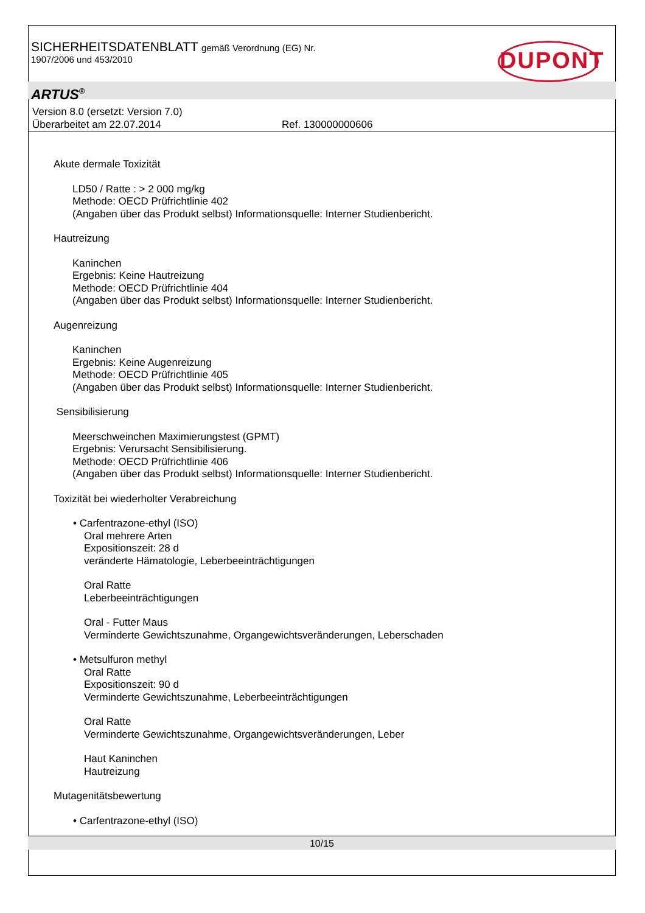SICHERHEITSDATENBLATT gemäß Verordnung (EG) Nr.
1907/2006 und 453/2010
DUPONT
ARTUS<sup>®</sup>
Version 8.0 (ersetzt: Version 7.0)
Überarbeitet am 22.07.2014 Ref. 130000000606
Akute dermale Toxizität
LD50 / Ratte : > 2 000 mg/kg
Methode: OECD Prüfrichtlinie 402
(Angaben über das Produkt selbst) Informationsquelle: Interner Studienbericht.
Hautreizung
Kaninchen
Ergebnis: Keine Hautreizung
Methode: OECD Prüfrichtlinie 404
(Angaben über das Produkt selbst) Informationsquelle: Interner Studienbericht.
Augenreizung
Kaninchen
Ergebnis: Keine Augenreizung
Methode: OECD Prüfrichtlinie 405
(Angaben über das Produkt selbst) Informationsquelle: Interner Studienbericht.
Sensibilisierung
Meerschweinchen Maximierungstest (GPMT)
Ergebnis: Verursacht Sensibilisierung.
Methode: OECD Prüfrichtlinie 406
(Angaben über das Produkt selbst) Informationsquelle: Interner Studienbericht.
Toxizität bei wiederholter Verabreichung
• Carfentrazone-ethyl (ISO)
Oral mehrere Arten
Expositionszeit: 28 d
veränderte Hämatologie, Leberbeeinträchtigungen
Oral Ratte
Leberbeeinträchtigungen
Oral - Futter Maus
Verminderte Gewichtszunahme, Organgewichtsveränderungen, Leberschaden
• Metsulfuron methyl
Oral Ratte
Expositionszeit: 90 d
Verminderte Gewichtszunahme, Leberbeeinträchtigungen
Oral Ratte
Verminderte Gewichtszunahme, Organgewichtsveränderungen, Leber
Haut Kaninchen
Hautreizung
Mutagenitätsbewertung
• Carfentrazone-ethyl (ISO)
10/15